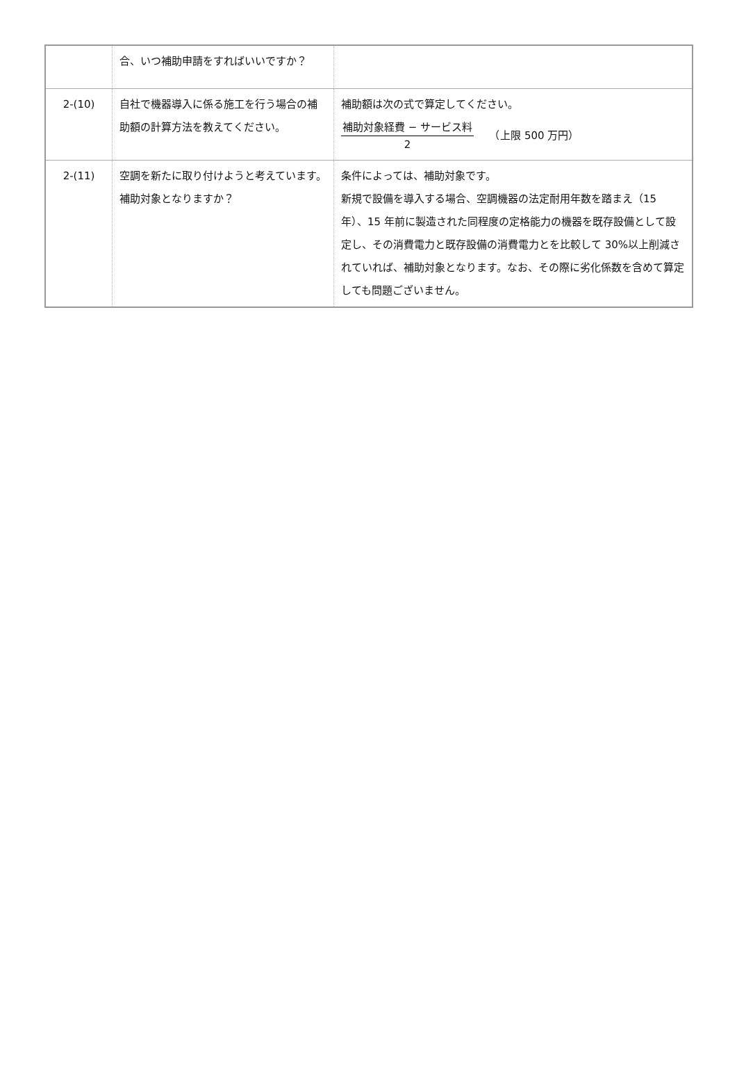| | 合、いつ補助申請をすればいいですか？ | |
| 2-(10) | 自社で機器導入に係る施工を行う場合の補助額の計算方法を教えてください。 | 補助額は次の式で算定してください。 補助対象経費 − サービス料 2 （上限 500 万円） |
| 2-(11) | 空調を新たに取り付けようと考えています。補助対象となりますか？ | 条件によっては、補助対象です。 新規で設備を導入する場合、空調機器の法定耐用年数を踏まえ（15 年）、15 年前に製造された同程度の定格能力の機器を既存設備として設定し、その消費電力と既存設備の消費電力とを比較して 30%以上削減されていれば、補助対象となります。なお、その際に劣化係数を含めて算定しても問題ございません。 |